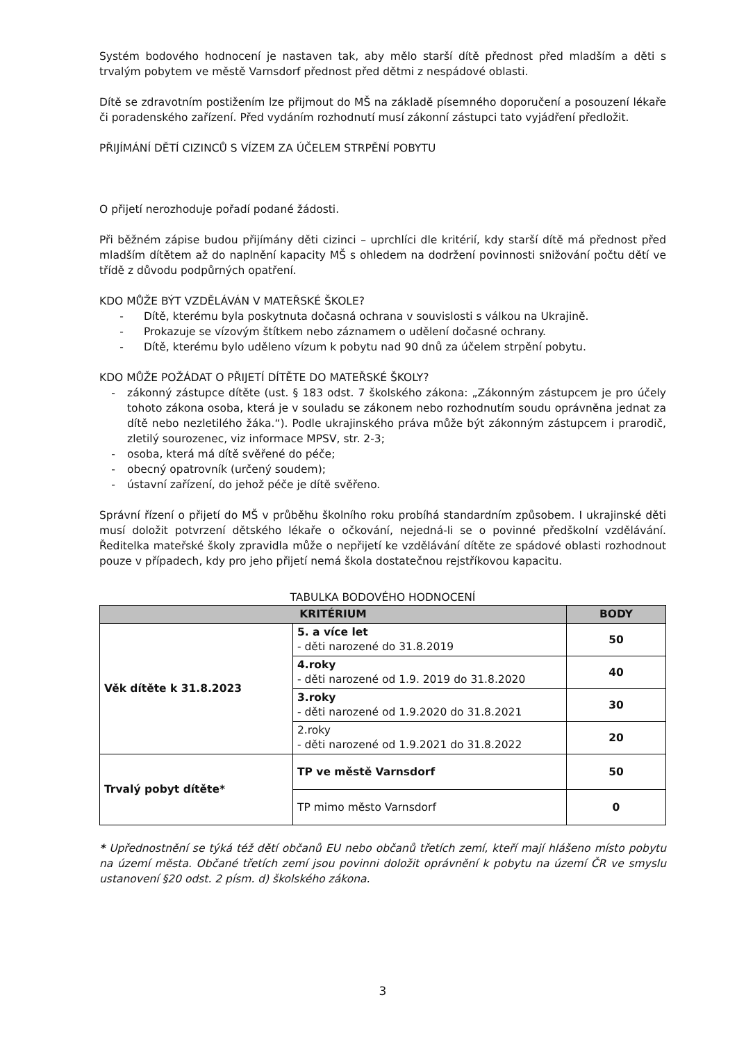Systém bodového hodnocení je nastaven tak, aby mělo starší dítě přednost před mladším a děti s trvalým pobytem ve městě Varnsdorf přednost před dětmi z nespádové oblasti.
Dítě se zdravotním postižením lze přijmout do MŠ na základě písemného doporučení a posouzení lékaře či poradenského zařízení. Před vydáním rozhodnutí musí zákonní zástupci tato vyjádření předložit.
PŘIJÍMÁNÍ DĚTÍ CIZINCŮ S VÍZEM ZA ÚČELEM STRPĚNÍ POBYTU
O přijetí nerozhoduje pořadí podané žádosti.
Při běžném zápise budou přijímány děti cizinci – uprchlíci dle kritérií, kdy starší dítě má přednost před mladším dítětem až do naplnění kapacity MŠ s ohledem na dodržení povinnosti snižování počtu dětí ve třídě z důvodu podpůrných opatření.
KDO MŮŽE BÝT VZDĚLÁVÁN V MATEŘSKÉ ŠKOLE?
- Dítě, kterému byla poskytnuta dočasná ochrana v souvislosti s válkou na Ukrajině.
- Prokazuje se vízovým štítkem nebo záznamem o udělení dočasné ochrany.
- Dítě, kterému bylo uděleno vízum k pobytu nad 90 dnů za účelem strpění pobytu.
KDO MŮŽE POŽÁDAT O PŘIJETÍ DÍTĚTE DO MATEŘSKÉ ŠKOLY?
- zákonný zástupce dítěte (ust. § 183 odst. 7 školského zákona: „Zákonným zástupcem je pro účely tohoto zákona osoba, která je v souladu se zákonem nebo rozhodnutím soudu oprávněna jednat za dítě nebo nezletilého žáka.“). Podle ukrajinského práva může být zákonným zástupcem i prarodič, zletilý sourozenec, viz informace MPSV, str. 2-3;
- osoba, která má dítě svěřené do péče;
- obecný opatrovník (určený soudem);
- ústavní zařízení, do jehož péče je dítě svěřeno.
Správní řízení o přijetí do MŠ v průběhu školního roku probíhá standardním způsobem. I ukrajinské děti musí doložit potvrzení dětského lékaře o očkování, nejedná-li se o povinné předškolní vzdělávání. Ředitelka mateřské školy zpravidla může o nepřijetí ke vzdělávání dítěte ze spádové oblasti rozhodnout pouze v případech, kdy pro jeho přijetí nemá škola dostatečnou rejstříkovou kapacitu.
TABULKA BODOVÉHO HODNOCENÍ
| KRITÉRIUM | | BODY |
| --- | --- | --- |
| Věk dítěte k 31.8.2023 | 5. a více let - děti narozené do 31.8.2019 | 50 |
| | 4.roky - děti narozené od 1.9. 2019 do 31.8.2020 | 40 |
| | 3.roky - děti narozené od 1.9.2020 do 31.8.2021 | 30 |
| | 2.roky - děti narozené od 1.9.2021 do 31.8.2022 | 20 |
| Trvalý pobyt dítěte* | TP ve městě Varnsdorf | 50 |
| | TP mimo město Varnsdorf | 0 |
* Upřednostnění se týká též dětí občanů EU nebo občanů třetích zemí, kteří mají hlášeno místo pobytu na území města. Občané třetích zemí jsou povinni doložit oprávnění k pobytu na území ČR ve smyslu ustanovení §20 odst. 2 písm. d) školského zákona.
3